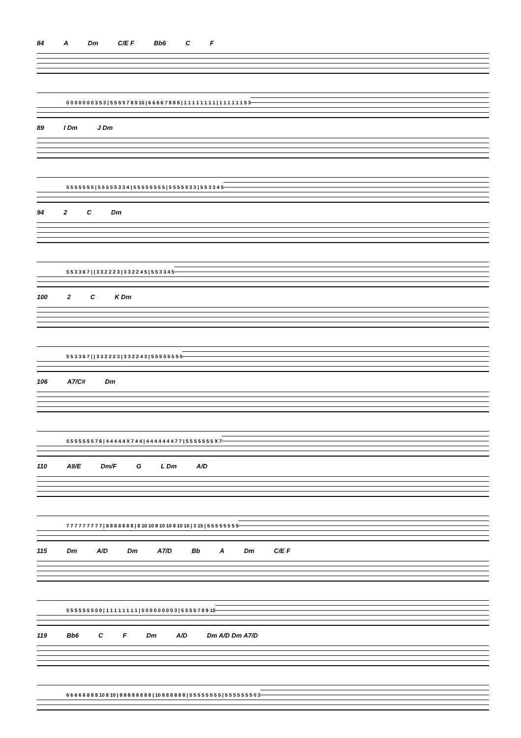84 A Dm C/E F Bb6 C F
0 0 0 0 0 0 0 3 5 3 | 5 5 5 5 7 8 9 10 | 6 6 6 6 7 8 8 8 | 1 1 1 1 1 1 1 1 | 1 1 1 1 1 1 5 3
89 I Dm J Dm
5 5 5 5 5 5 5 | 5 5 5 5 5 3 3 4 | 5 5 5 5 5 5 5 5 | 5 5 5 5 5 3 3 | 5 5 3 3 4 5
94 2 C Dm
5 5 3 3 6 7 | | 3 3 2 2 2 3 | 3 3 2 2 4 5 | 5 5 3 3 4 5
100 2 C K Dm
5 5 3 3 6 7 | | 3 3 2 2 2 3 | 3 3 2 2 4 3 | 5 5 5 5 5 5 5 5
106 A7/C# Dm
5 5 5 5 5 5 5 7 6 | 4 4 4 4 4 X 7 4 4 | 4 4 4 4 4 4 4 7 7 | 5 5 5 5 5 5 5 X 7
110 A9/E Dm/F G L Dm A/D
7 7 7 7 7 7 7 7 7 | 8 8 8 8 8 8 8 | 8 10 10 8 10 10 8 10 10 | 3 15 | 5 5 5 5 5 5 5 5
115 Dm A/D Dm A7/D Bb A Dm C/E F
5 5 5 5 5 5 5 0 0 | 1 1 1 1 1 1 1 1 | 0 0 0 0 0 0 0 0 3 | 5 5 5 5 7 8 9 10
119 Bb6 C F Dm A/D Dm A/D Dm A7/D
6 6 6 6 8 8 8 8 10 8 10 | 8 8 8 8 8 8 8 8 | 10 8 8 8 8 8 8 | 5 5 5 5 5 5 5 5 | 5 5 5 5 5 5 5 0 3